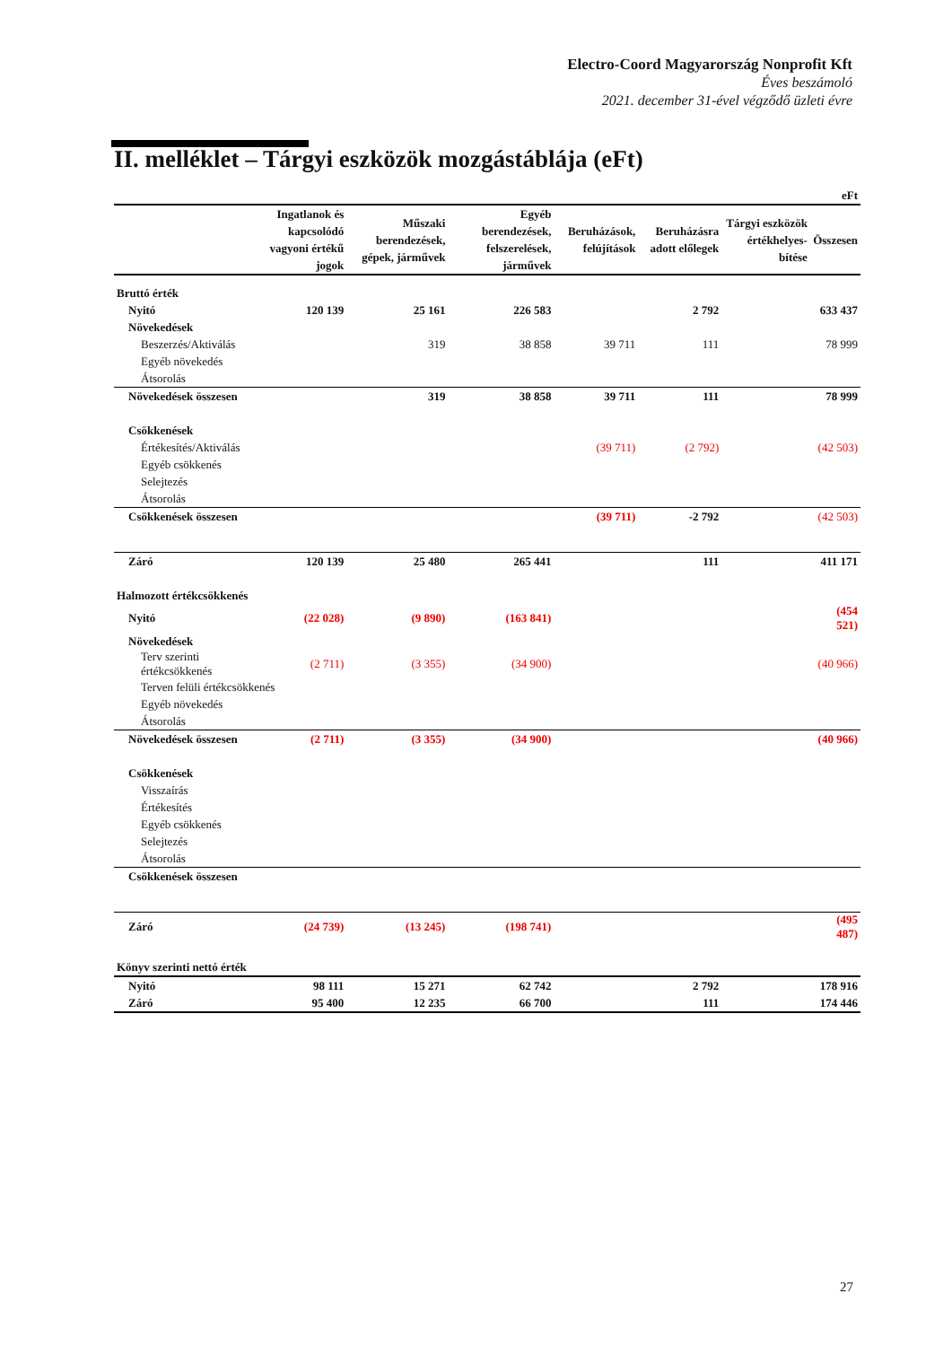Electro-Coord Magyarország Nonprofit Kft
Éves beszámoló
2021. december 31-ével végződő üzleti évre
II. melléklet – Tárgyi eszközök mozgástáblája (eFt)
| eFt | | | | | | | |
| | Ingatlanok és kapcsolódó vagyoni értékű jogok | Műszaki berendezések, gépek, járművek | Egyéb berendezések, felszerelések, járművek | Beruházások, felújítások | Beruházásra adott előlegek | Tárgyi eszközök értékhelyes-bítése | Összesen |
| Bruttó érték | | | | | | | |
| Nyitó | 120 139 | 25 161 | 226 583 | | 2 792 | | 633 437 |
| Növekedések | | | | | | | |
| Beszerzés/Aktiválás | | 319 | 38 858 | 39 711 | 111 | | 78 999 |
| Egyéb növekedés | | | | | | | |
| Átsorolás | | | | | | | |
| Növekedések összesen | | 319 | 38 858 | 39 711 | 111 | | 78 999 |
| Csökkenések | | | | | | | |
| Értékesítés/Aktiválás | | | | (39 711) | (2 792) | | (42 503) |
| Egyéb csökkenés | | | | | | | |
| Selejtezés | | | | | | | |
| Átsorolás | | | | | | | |
| Csökkenések összesen | | | | (39 711) | -2 792 | | (42 503) |
| Záró | 120 139 | 25 480 | 265 441 | | 111 | | 411 171 |
| Halmozott értékcsökkenés | | | | | | | |
| Nyitó | (22 028) | (9 890) | (163 841) | | | | (454 521) |
| Növekedések | | | | | | | |
| Terv szerinti értékcsökkenés | (2 711) | (3 355) | (34 900) | | | | (40 966) |
| Terven felüli értékcsökkenés | | | | | | | |
| Egyéb növekedés | | | | | | | |
| Átsorolás | | | | | | | |
| Növekedések összesen | (2 711) | (3 355) | (34 900) | | | | (40 966) |
| Csökkenések | | | | | | | |
| Visszaírás | | | | | | | |
| Értékesítés | | | | | | | |
| Egyéb csökkenés | | | | | | | |
| Selejtezés | | | | | | | |
| Átsorolás | | | | | | | |
| Csökkenések összesen | | | | | | | |
| Záró | (24 739) | (13 245) | (198 741) | | | | (495 487) |
| Könyv szerinti nettó érték | | | | | | | |
| Nyitó | 98 111 | 15 271 | 62 742 | | 2 792 | | 178 916 |
| Záró | 95 400 | 12 235 | 66 700 | | 111 | | 174 446 |
27